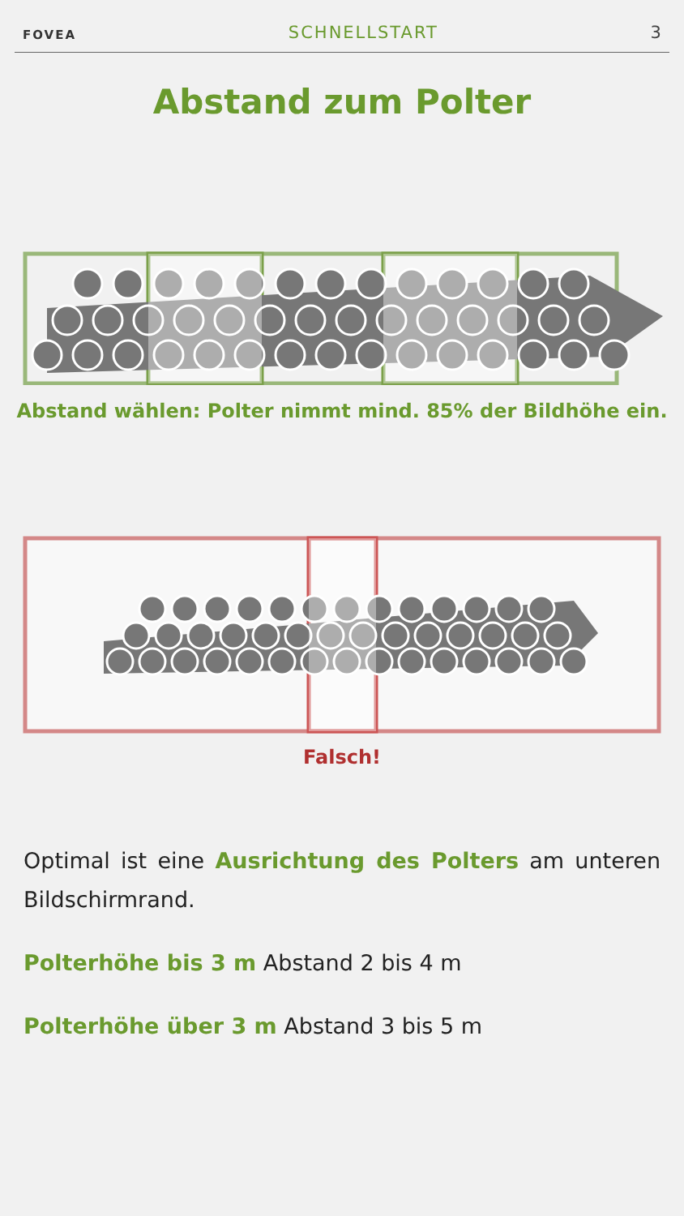FOVEA SCHNELLSTART 3
Abstand zum Polter
Abstand wählen: Polter nimmt mind. 85% der Bildhöhe ein.
Falsch!
Optimal ist eine Ausrichtung des Polters am unteren Bildschirmrand.
Polterhöhe bis 3 m Abstand 2 bis 4 m
Polterhöhe über 3 m Abstand 3 bis 5 m